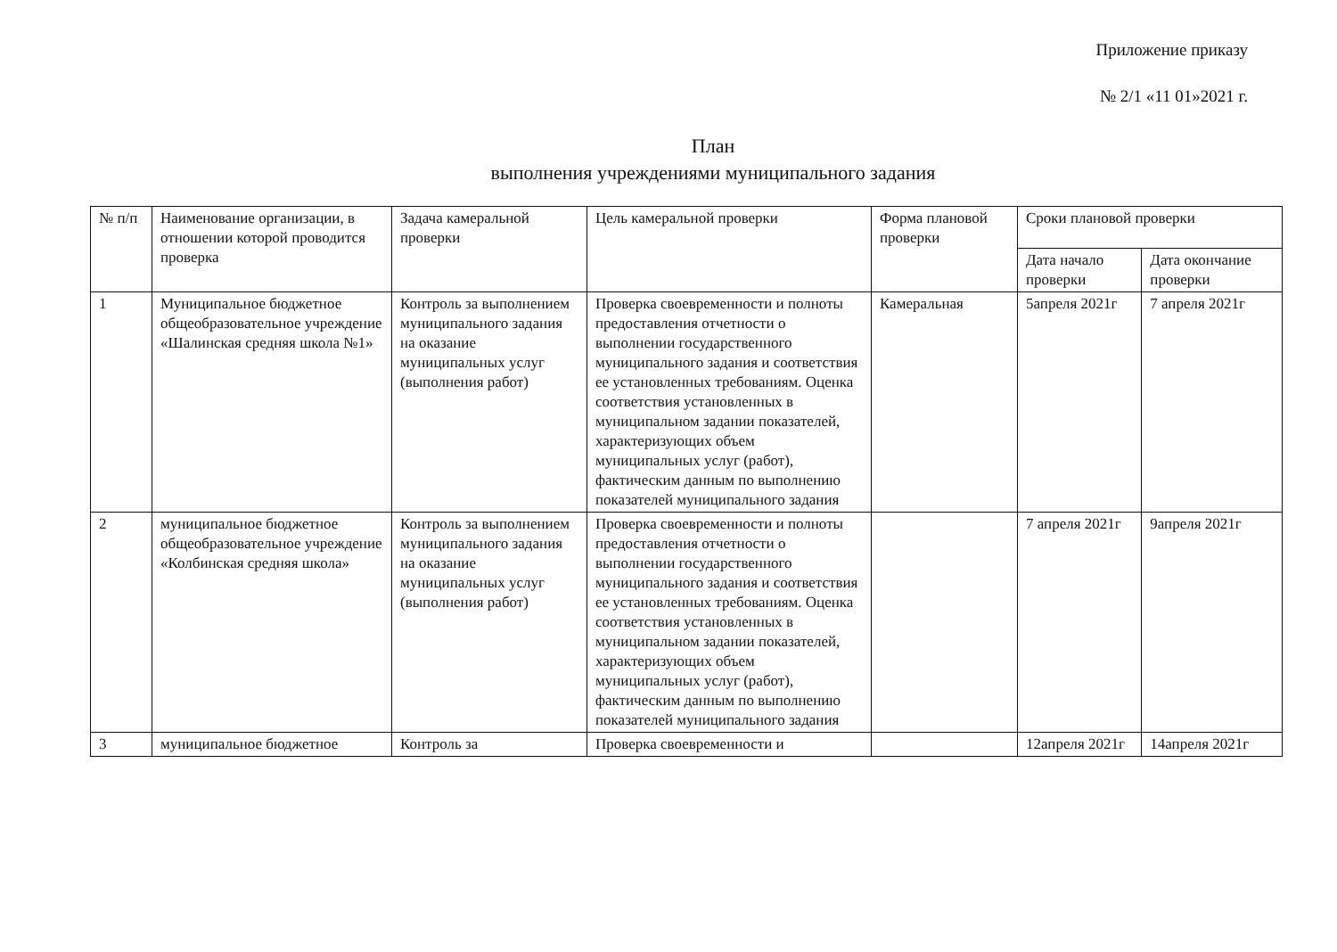Приложение приказу
№ 2/1 «11 01»2021 г.
План
выполнения учреждениями муниципального задания
| № п/п | Наименование организации, в отношении которой проводится проверка | Задача камеральной проверки | Цель камеральной проверки | Форма плановой проверки | Сроки плановой проверки | |
| --- | --- | --- | --- | --- | --- | --- |
| | | | | | Дата начало проверки | Дата окончание проверки |
| 1 | Муниципальное бюджетное общеобразовательное учреждение «Шалинская средняя школа №1» | Контроль за выполнением муниципального задания на оказание муниципальных услуг (выполнения работ) | Проверка своевременности и полноты предоставления отчетности о выполнении государственного муниципального задания и соответствия ее установленных требованиям. Оценка соответствия установленных в муниципальном задании показателей, характеризующих объем муниципальных услуг (работ), фактическим данным по выполнению показателей муниципального задания | Камеральная | 5апреля 2021г | 7 апреля 2021г |
| 2 | муниципальное бюджетное общеобразовательное учреждение «Колбинская средняя школа» | Контроль за выполнением муниципального задания на оказание муниципальных услуг (выполнения работ) | Проверка своевременности и полноты предоставления отчетности о выполнении государственного муниципального задания и соответствия ее установленных требованиям. Оценка соответствия установленных в муниципальном задании показателей, характеризующих объем муниципальных услуг (работ), фактическим данным по выполнению показателей муниципального задания | | 7 апреля 2021г | 9апреля 2021г |
| 3 | муниципальное бюджетное | Контроль за | Проверка своевременности и | | 12апреля 2021г | 14апреля 2021г |